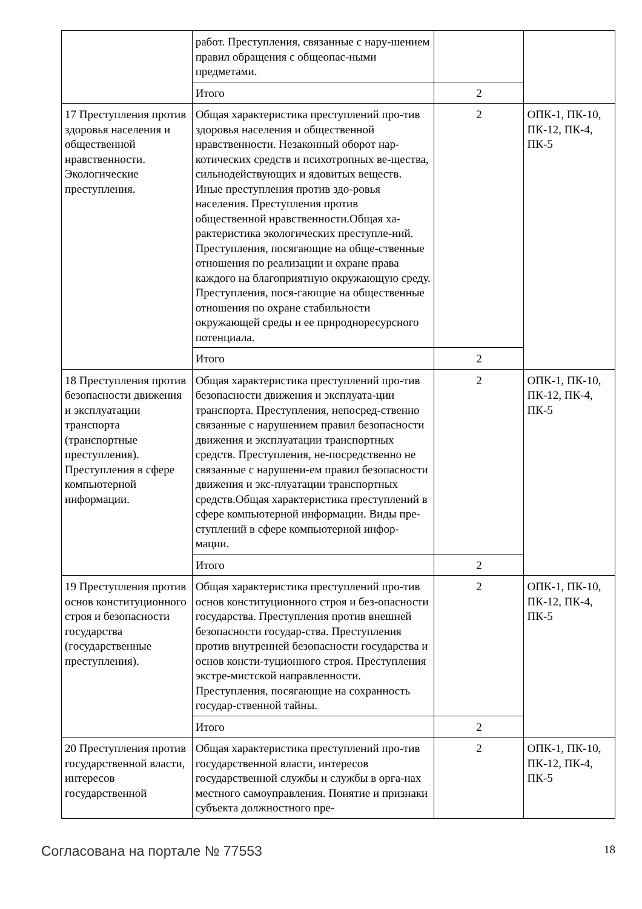| | работ. Преступления, связанные с нару-шением правил обращения с общеопас-ными предметами. | | |
| | Итого | 2 | |
| 17 Преступления против здоровья населения и общественной нравственности. Экологические преступления. | Общая характеристика преступлений про-тив здоровья населения и общественной нравственности. Незаконный оборот нар-котических средств и психотропных ве-щества, сильнодействующих и ядовитых веществ. Иные преступления против здо-ровья населения. Преступления против общественной нравственности.Общая ха-рактеристика экологических преступле-ний. Преступления, посягающие на обще-ственные отношения по реализации и охране права каждого на благоприятную окружающую среду. Преступления, пося-гающие на общественные отношения по охране стабильности окружающей среды и ее природноресурсного потенциала. | 2 | ОПК-1, ПК-10, ПК-12, ПК-4, ПК-5 |
| | Итого | 2 | |
| 18 Преступления против безопасности движения и эксплуатации транспорта (транспортные преступления). Преступления в сфере компьютерной информации. | Общая характеристика преступлений про-тив безопасности движения и эксплуата-ции транспорта. Преступления, непосред-ственно связанные с нарушением правил безопасности движения и эксплуатации транспортных средств. Преступления, не-посредственно не связанные с нарушени-ем правил безопасности движения и экс-плуатации транспортных средств.Общая характеристика преступлений в сфере компьютерной информации. Виды пре-ступлений в сфере компьютерной инфор-мации. | 2 | ОПК-1, ПК-10, ПК-12, ПК-4, ПК-5 |
| | Итого | 2 | |
| 19 Преступления против основ конституционного строя и безопасности государства (государственные преступления). | Общая характеристика преступлений про-тив основ конституционного строя и без-опасности государства. Преступления против внешней безопасности государ-ства. Преступления против внутренней безопасности государства и основ консти-туционного строя. Преступления экстре-мистской направленности. Преступления, посягающие на сохранность государ-ственной тайны. | 2 | ОПК-1, ПК-10, ПК-12, ПК-4, ПК-5 |
| | Итого | 2 | |
| 20 Преступления против государственной власти, интересов государственной | Общая характеристика преступлений про-тив государственной власти, интересов государственной службы и службы в орга-нах местного самоуправления. Понятие и признаки субъекта должностного пре- | 2 | ОПК-1, ПК-10, ПК-12, ПК-4, ПК-5 |
Согласована на портале № 77553 18